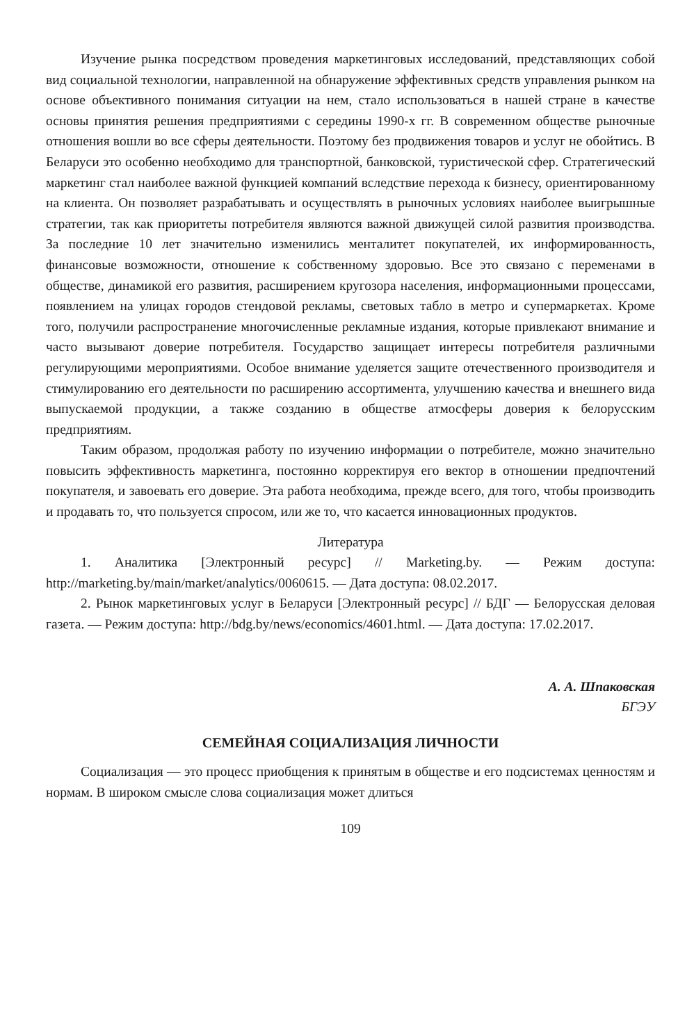Изучение рынка посредством проведения маркетинговых исследований, представляющих собой вид социальной технологии, направленной на обнаружение эффективных средств управления рынком на основе объективного понимания ситуации на нем, стало использоваться в нашей стране в качестве основы принятия решения предприятиями с середины 1990-х гг. В современном обществе рыночные отношения вошли во все сферы деятельности. Поэтому без продвижения товаров и услуг не обойтись. В Беларуси это особенно необходимо для транспортной, банковской, туристической сфер. Стратегический маркетинг стал наиболее важной функцией компаний вследствие перехода к бизнесу, ориентированному на клиента. Он позволяет разрабатывать и осуществлять в рыночных условиях наиболее выигрышные стратегии, так как приоритеты потребителя являются важной движущей силой развития производства. За последние 10 лет значительно изменились менталитет покупателей, их информированность, финансовые возможности, отношение к собственному здоровью. Все это связано с переменами в обществе, динамикой его развития, расширением кругозора населения, информационными процессами, появлением на улицах городов стендовой рекламы, световых табло в метро и супермаркетах. Кроме того, получили распространение многочисленные рекламные издания, которые привлекают внимание и часто вызывают доверие потребителя. Государство защищает интересы потребителя различными регулирующими мероприятиями. Особое внимание уделяется защите отечественного производителя и стимулированию его деятельности по расширению ассортимента, улучшению качества и внешнего вида выпускаемой продукции, а также созданию в обществе атмосферы доверия к белорусским предприятиям.
Таким образом, продолжая работу по изучению информации о потребителе, можно значительно повысить эффективность маркетинга, постоянно корректируя его вектор в отношении предпочтений покупателя, и завоевать его доверие. Эта работа необходима, прежде всего, для того, чтобы производить и продавать то, что пользуется спросом, или же то, что касается инновационных продуктов.
Литература
1. Аналитика [Электронный ресурс] // Marketing.by. — Режим доступа: http://marketing.by/main/market/analytics/0060615. — Дата доступа: 08.02.2017.
2. Рынок маркетинговых услуг в Беларуси [Электронный ресурс] // БДГ — Белорусская деловая газета. — Режим доступа: http://bdg.by/news/economics/4601.html. — Дата доступа: 17.02.2017.
А. А. Шпаковская
БГЭУ
СЕМЕЙНАЯ СОЦИАЛИЗАЦИЯ ЛИЧНОСТИ
Социализация — это процесс приобщения к принятым в обществе и его подсистемах ценностям и нормам. В широком смысле слова социализация может длиться
109